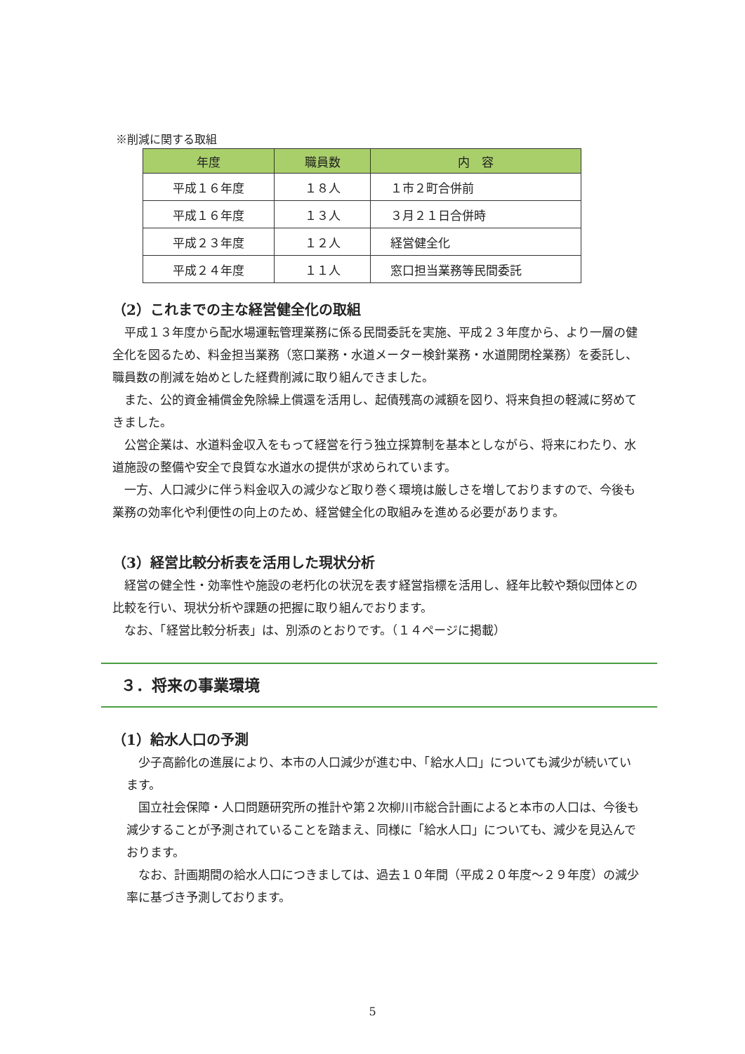※削減に関する取組
| 年度 | 職員数 | 内 容 |
| --- | --- | --- |
| 平成１６年度 | １８人 | １市２町合併前 |
| 平成１６年度 | １３人 | ３月２１日合併時 |
| 平成２３年度 | １２人 | 経営健全化 |
| 平成２４年度 | １１人 | 窓口担当業務等民間委託 |
（2）これまでの主な経営健全化の取組
平成１３年度から配水場運転管理業務に係る民間委託を実施、平成２３年度から、より一層の健全化を図るため、料金担当業務（窓口業務・水道メーター検針業務・水道開閉栓業務）を委託し、職員数の削減を始めとした経費削減に取り組んできました。
また、公的資金補償金免除繰上償還を活用し、起債残高の減額を図り、将来負担の軽減に努めてきました。
公営企業は、水道料金収入をもって経営を行う独立採算制を基本としながら、将来にわたり、水道施設の整備や安全で良質な水道水の提供が求められています。
一方、人口減少に伴う料金収入の減少など取り巻く環境は厳しさを増しておりますので、今後も業務の効率化や利便性の向上のため、経営健全化の取組みを進める必要があります。
（3）経営比較分析表を活用した現状分析
経営の健全性・効率性や施設の老朽化の状況を表す経営指標を活用し、経年比較や類似団体との比較を行い、現状分析や課題の把握に取り組んでおります。
なお、「経営比較分析表」は、別添のとおりです。（１４ページに掲載）
３．将来の事業環境
（1）給水人口の予測
少子高齢化の進展により、本市の人口減少が進む中、「給水人口」についても減少が続いています。
国立社会保障・人口問題研究所の推計や第２次柳川市総合計画によると本市の人口は、今後も減少することが予測されていることを踏まえ、同様に「給水人口」についても、減少を見込んでおります。
なお、計画期間の給水人口につきましては、過去１０年間（平成２０年度～２９年度）の減少率に基づき予測しております。
5